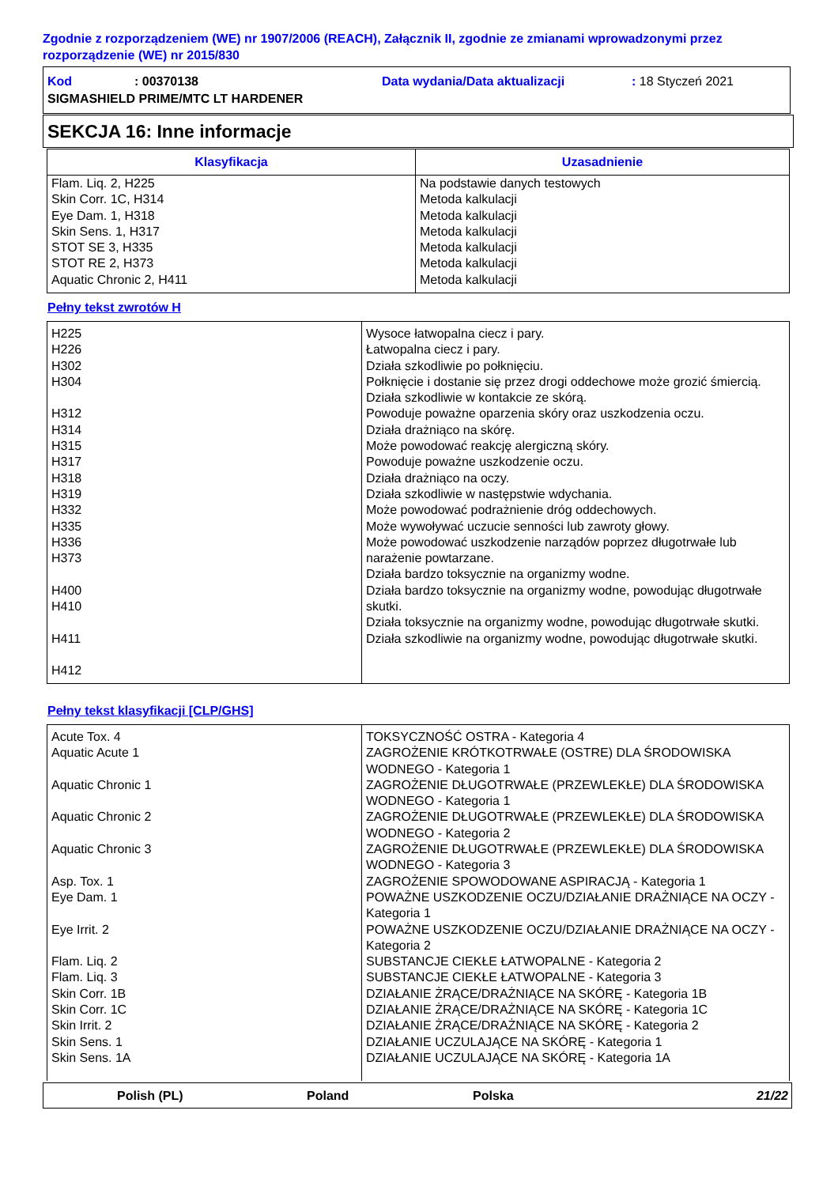Zgodnie z rozporządzeniem (WE) nr 1907/2006 (REACH), Załącznik II, zgodnie ze zmianami wprowadzonymi przez rozporządzenie (WE) nr 2015/830
Kod: 00370138 Data wydania/Data aktualizacji: 18 Styczeń 2021
SIGMASHIELD PRIME/MTC LT HARDENER
SEKCJA 16: Inne informacje
| Klasyfikacja | Uzasadnienie |
| --- | --- |
| Flam. Liq. 2, H225 Skin Corr. 1C, H314 Eye Dam. 1, H318 Skin Sens. 1, H317 STOT SE 3, H335 STOT RE 2, H373 Aquatic Chronic 2, H411 | Na podstawie danych testowych Metoda kalkulacji Metoda kalkulacji Metoda kalkulacji Metoda kalkulacji Metoda kalkulacji Metoda kalkulacji |
Pełny tekst zwrotów H
| H225 H226 H302 H304 H312 H314 H315 H317 H318 H319 H332 H335 H336 H373 H400 H410 H411 H412 | Wysoce łatwopalna ciecz i pary. Łatwopalna ciecz i pary. Działa szkodliwie po połknięciu. Połknięcie i dostanie się przez drogi oddechowe może grozić śmiercią. Działa szkodliwie w kontakcie ze skórą. Powoduje poważne oparzenia skóry oraz uszkodzenia oczu. Działa drażniąco na skórę. Może powodować reakcję alergiczną skóry. Powoduje poważne uszkodzenie oczu. Działa drażniąco na oczy. Działa szkodliwie w następstwie wdychania. Może powodować podrażnienie dróg oddechowych. Może wywoływać uczucie senności lub zawroty głowy. Może powodować uszkodzenie narządów poprzez długotrwałe lub narażenie powtarzane. Działa bardzo toksycznie na organizmy wodne. Działa bardzo toksycznie na organizmy wodne, powodując długotrwałe skutki. Działa toksycznie na organizmy wodne, powodując długotrwałe skutki. Działa szkodliwie na organizmy wodne, powodując długotrwałe skutki. |
Pełny tekst klasyfikacji [CLP/GHS]
| Acute Tox. 4 Aquatic Acute 1 Aquatic Chronic 1 Aquatic Chronic 2 Aquatic Chronic 3 Asp. Tox. 1 Eye Dam. 1 Eye Irrit. 2 Flam. Liq. 2 Flam. Liq. 3 Skin Corr. 1B Skin Corr. 1C Skin Irrit. 2 Skin Sens. 1 Skin Sens. 1A | TOKSYCZNOŚĆ OSTRA - Kategoria 4 ZAGROŻENIE KRÓTKOTRWAŁE (OSTRE) DLA ŚRODOWISKA WODNEGO - Kategoria 1 ZAGROŻENIE DŁUGOTRWAŁE (PRZEWLEKŁE) DLA ŚRODOWISKA WODNEGO - Kategoria 1 ZAGROŻENIE DŁUGOTRWAŁE (PRZEWLEKŁE) DLA ŚRODOWISKA WODNEGO - Kategoria 2 ZAGROŻENIE DŁUGOTRWAŁE (PRZEWLEKŁE) DLA ŚRODOWISKA WODNEGO - Kategoria 3 ZAGROŻENIE SPOWODOWANE ASPIRACJĄ - Kategoria 1 POWAŻNE USZKODZENIE OCZU/DZIAŁANIE DRAŻNIĄCE NA OCZY - Kategoria 1 POWAŻNE USZKODZENIE OCZU/DZIAŁANIE DRAŻNIĄCE NA OCZY - Kategoria 2 SUBSTANCJE CIEKŁE ŁATWOPALNE - Kategoria 2 SUBSTANCJE CIEKŁE ŁATWOPALNE - Kategoria 3 DZIAŁANIE ŻRĄCE/DRAŻNIĄCE NA SKÓRĘ - Kategoria 1B DZIAŁANIE ŻRĄCE/DRAŻNIĄCE NA SKÓRĘ - Kategoria 1C DZIAŁANIE ŻRĄCE/DRAŻNIĄCE NA SKÓRĘ - Kategoria 2 DZIAŁANIE UCZULAJĄCE NA SKÓRĘ - Kategoria 1 DZIAŁANIE UCZULAJĄCE NA SKÓRĘ - Kategoria 1A |
Polish (PL) Poland Polska 21/22